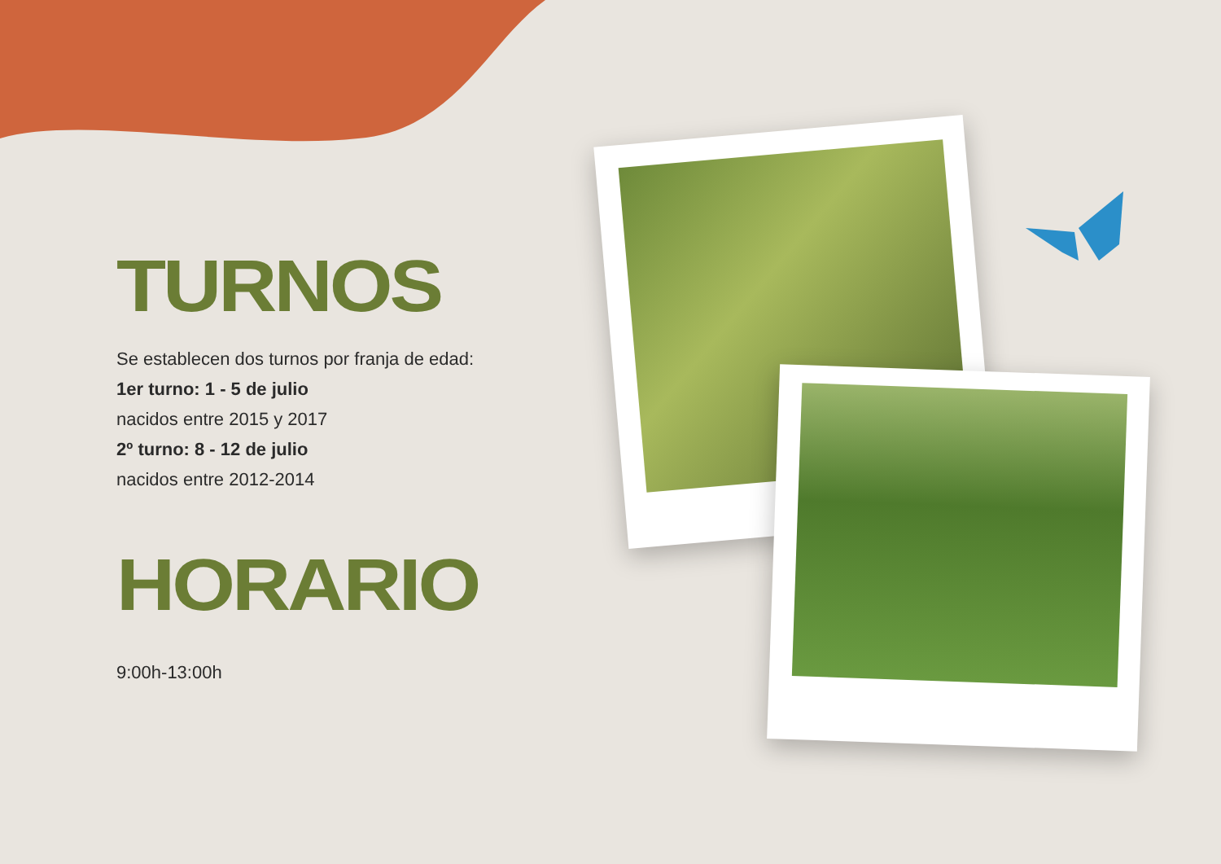TURNOS
Se establecen dos turnos por franja de edad:
1er turno: 1 - 5 de julio
nacidos entre 2015 y 2017
2º turno: 8 - 12 de julio
nacidos entre 2012-2014
HORARIO
9:00h-13:00h